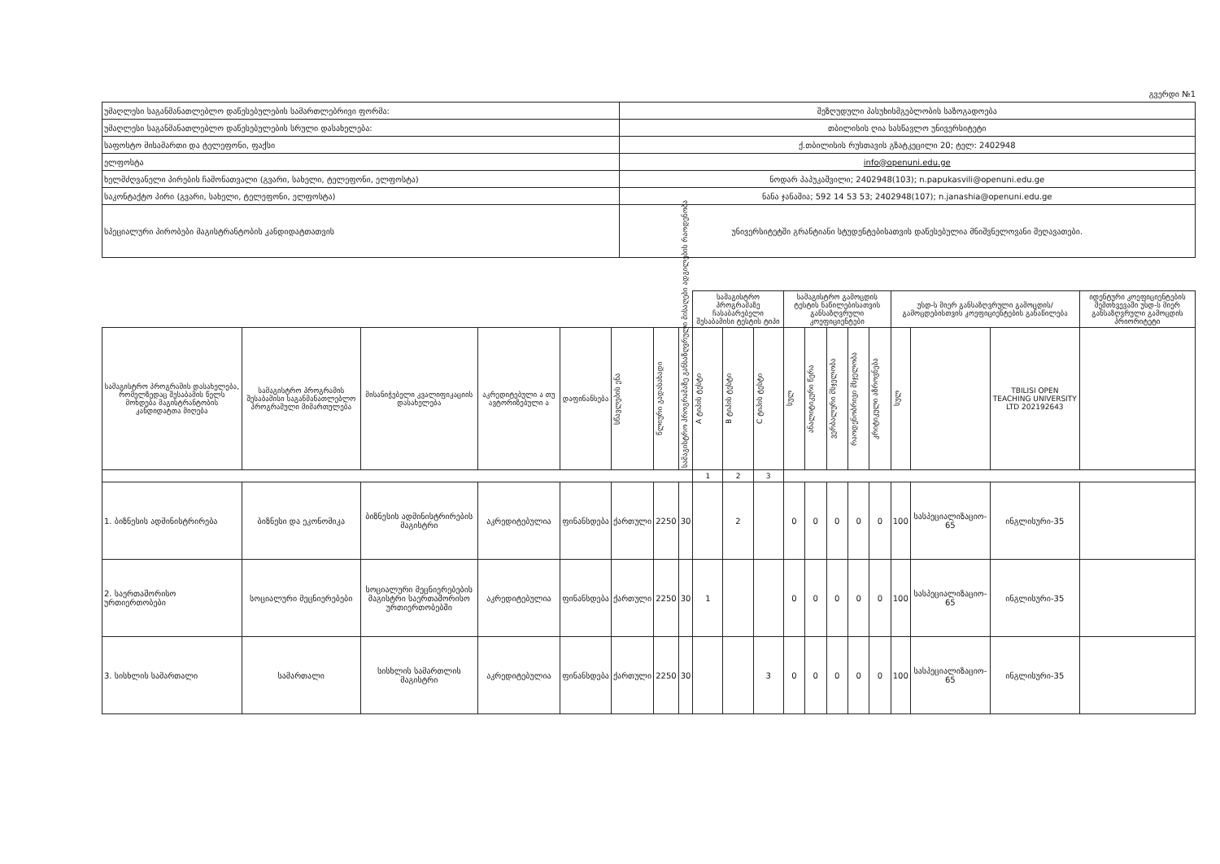გვერდი №1
| უმაღლესი საგანმანათლებლო დაწესებულების სამართლებრივი ფორმა: | შეზღუდული პასუხისმგებლობის საზოგადოება |
| უმაღლესი საგანმანათლებლო დაწესებულების სრული დასახელება: | თბილისის ღია სასწავლო უნივერსიტეტი |
| საფოსტო მისამართი და ტელეფონი, ფაქსი | ქ.თბილისის რუსთავის გზატკეცილი 20; ტელ: 2402948 |
| ელფოსტა | info@openuni.edu.ge |
| ხელმძღვანელი პირების ჩამონათვალი (გვარი, სახელი, ტელეფონი, ელფოსტა) | ნოდარ პაპუკაშვილი; 2402948(103); n.papukasvili@openuni.edu.ge |
| საკონტაქტო პირი (გვარი, სახელი, ტელეფონი, ელფოსტა) | ნანა ჯანაშია; 592 14 53 53; 2402948(107); n.janashia@openuni.edu.ge |
| სპეციალური პირობები მაგისტრანტობის კანდიდატთათვის | უნივერსიტეტში გრანტიანი სტუდენტებისათვის დაწესებულია მნიშვნელოვანი შეღავათები. |
| | | | | | | | | სამაგისტრო პროგრამაზე ჩასაბარებელი შესაბამისი ტესტის ტიპი | | | სამაგისტრო გამოცდის ტესტის ნაწილებისათვის განსაზღვრული კოეფიციენტები | | | | | უსდ-ს მიერ განსაზღვრული გამოცდის/გამოცდებისთვის კოეფიციენტების განაწილება | | | იდენტური კოეფიციენტების შემთხვევაში უსდ-ს მიერ განსაზღვრული გამოცდის პრიორიტეტი |
| --- | --- | --- | --- | --- | --- | --- | --- | --- | --- | --- | --- | --- | --- | --- | --- | --- | --- | --- | --- |
| სამაგისტრო პროგრამის დასახელება, რომელზედაც შესაბამის წელს მოხდება მაგისტრანტობის კანდიდატთა მიღება | სამაგისტრო პროგრამის შესაბამისი საგანმანათლებლო პროგრამული მიმართულება | მისანიჭებელი კვალიფიკაციის დასახელება | აკრედიტებული ა თუ ავტორიზებული ა | დაფინანსება | სწავლების ენა | წლიური გადასახადი | სამაგისტრო პროგრამაზე განსაზღვრული მისაღები ადგილების რაოდენობა | A ტიპის ტესტი | B ტიპის ტესტი | C ტიპის ტესტი | სულ | ანალიტიკური წერა | ვერბალური მსჯელობა | რაოდენობრივი მსჯელობა | კრიტიკული აზროვნება | სულ | | TBILISI OPEN TEACHING UNIVERSITY LTD 202192643 | |
| | | | | | | | | 1 | 2 | 3 | | | | | | | | | |
| 1. ბიზნესის ადმინისტრირება | ბიზნესი და ეკონომიკა | ბიზნესის ადმინისტრირების მაგისტრი | აკრედიტებულია | ფინანსდება | ქართული | 2250 | 30 | | 2 | | 0 | 0 | 0 | 0 | 0 | 100 | სასპეციალიზაციო- 65 | ინგლისური-35 | |
| 2. საერთაშორისო ურთიერთობები | სოციალური მეცნიერებები | სოციალური მეცნიერებების მაგისტრი საერთაშორისო ურთიერთობებში | აკრედიტებულია | ფინანსდება | ქართული | 2250 | 30 | 1 | | | 0 | 0 | 0 | 0 | 0 | 100 | სასპეციალიზაციო- 65 | ინგლისური-35 | |
| 3. სისხლის სამართალი | სამართალი | სისხლის სამართლის მაგისტრი | აკრედიტებულია | ფინანსდება | ქართული | 2250 | 30 | | | 3 | 0 | 0 | 0 | 0 | 0 | 100 | სასპეციალიზაციო- 65 | ინგლისური-35 | |